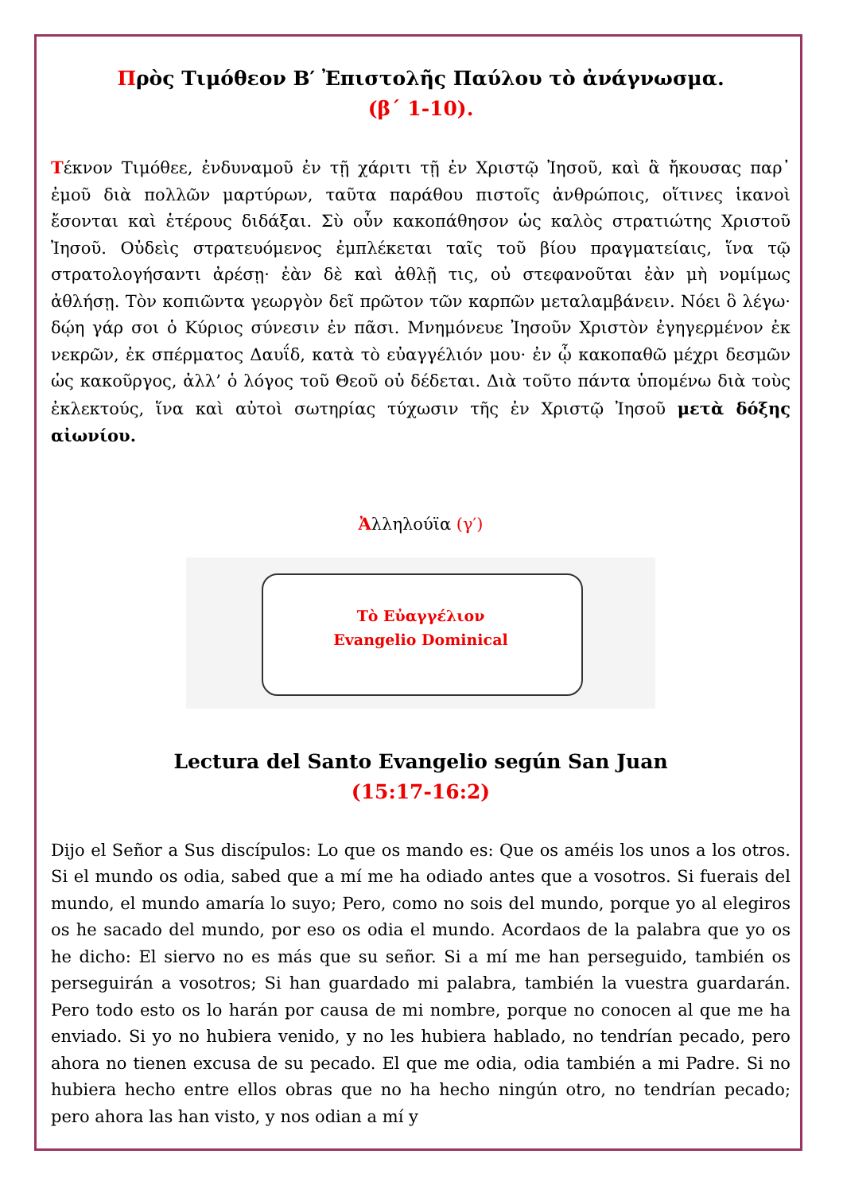Πρὸς Τιμόθεον Β′ Ἐπιστολῆς Παύλου τὸ ἀνάγνωσμα.
(β΄ 1-10).
Τέκνον Τιμόθεε, ἐνδυναμοῦ ἐν τῇ χάριτι τῇ ἐν Χριστῷ Ἰησοῦ, καὶ ἃ ἤκουσας παρ᾽ ἐμοῦ διὰ πολλῶν μαρτύρων, ταῦτα παράθου πιστοῖς ἀνθρώποις, οἵτινες ἱκανοὶ ἔσονται καὶ ἑτέρους διδάξαι. Σὺ οὖν κακοπάθησον ὡς καλὸς στρατιώτης Χριστοῦ Ἰησοῦ. Οὐδεὶς στρατευόμενος ἐμπλέκεται ταῖς τοῦ βίου πραγματείαις, ἵνα τῷ στρατολογήσαντι ἀρέσῃ· ἐὰν δὲ καὶ ἀθλῇ τις, οὐ στεφανοῦται ἐὰν μὴ νομίμως ἀθλήσῃ. Τὸν κοπιῶντα γεωργὸν δεῖ πρῶτον τῶν καρπῶν μεταλαμβάνειν. Νόει ὃ λέγω· δῴη γάρ σοι ὁ Κύριος σύνεσιν ἐν πᾶσι. Μνημόνευε Ἰησοῦν Χριστὸν ἐγηγερμένον ἐκ νεκρῶν, ἐκ σπέρματος Δαυΐδ, κατὰ τὸ εὐαγγέλιόν μου· ἐν ᾧ κακοπαθῶ μέχρι δεσμῶν ὡς κακοῦργος, ἀλλ’ ὁ λόγος τοῦ Θεοῦ οὐ δέδεται. Διὰ τοῦτο πάντα ὑπομένω διὰ τοὺς ἐκλεκτούς, ἵνα καὶ αὐτοὶ σωτηρίας τύχωσιν τῆς ἐν Χριστῷ Ἰησοῦ μετὰ δόξης αἰωνίου.
Ἀλληλούϊα (γ′)
Τὸ Εὐαγγέλιον
Evangelio Dominical
Lectura del Santo Evangelio según San Juan
(15:17-16:2)
Dijo el Señor a Sus discípulos: Lo que os mando es: Que os améis los unos a los otros. Si el mundo os odia, sabed que a mí me ha odiado antes que a vosotros. Si fuerais del mundo, el mundo amaría lo suyo; Pero, como no sois del mundo, porque yo al elegiros os he sacado del mundo, por eso os odia el mundo. Acordaos de la palabra que yo os he dicho: El siervo no es más que su señor. Si a mí me han perseguido, también os perseguirán a vosotros; Si han guardado mi palabra, también la vuestra guardarán. Pero todo esto os lo harán por causa de mi nombre, porque no conocen al que me ha enviado. Si yo no hubiera venido, y no les hubiera hablado, no tendrían pecado, pero ahora no tienen excusa de su pecado. El que me odia, odia también a mi Padre. Si no hubiera hecho entre ellos obras que no ha hecho ningún otro, no tendrían pecado; pero ahora las han visto, y nos odian a mí y